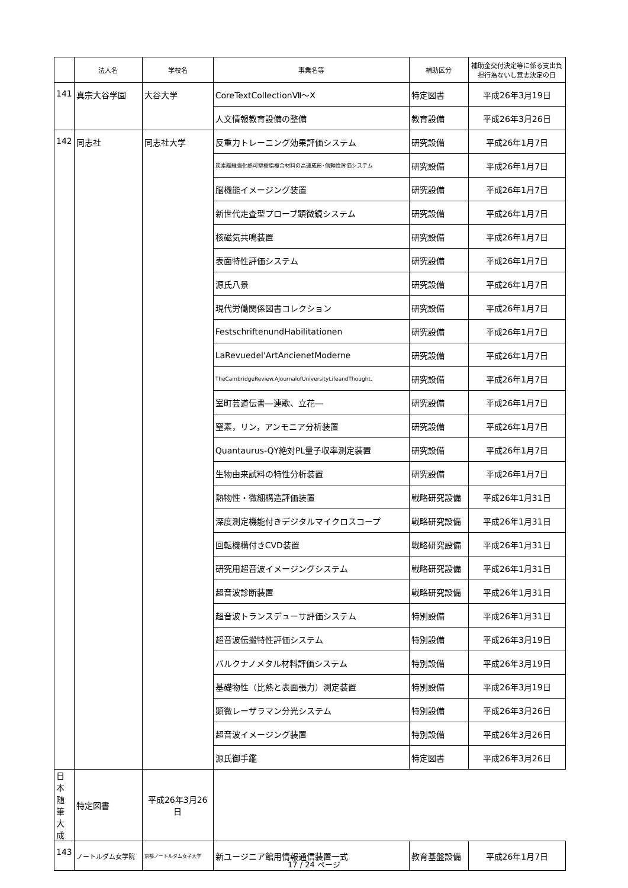| | 法人名 | 学校名 | 事業名等 | 補助区分 | 補助金交付決定等に係る支出負担行為ないし意志決定の日 |
| --- | --- | --- | --- | --- | --- |
| 141 | 真宗大谷学園 | 大谷大学 | CoreTextCollectionⅦ～Ⅹ | 特定図書 | 平成26年3月19日 |
| | | | 人文情報教育設備の整備 | 教育設備 | 平成26年3月26日 |
| 142 | 同志社 | 同志社大学 | 反重力トレーニング効果評価システム | 研究設備 | 平成26年1月7日 |
| | | | 炭素繊維強化熱可塑樹脂複合材料の高速成形･信頼性評価システム | 研究設備 | 平成26年1月7日 |
| | | | 脳機能イメージング装置 | 研究設備 | 平成26年1月7日 |
| | | | 新世代走査型プローブ顕微鏡システム | 研究設備 | 平成26年1月7日 |
| | | | 核磁気共鳴装置 | 研究設備 | 平成26年1月7日 |
| | | | 表面特性評価システム | 研究設備 | 平成26年1月7日 |
| | | | 源氏八景 | 研究設備 | 平成26年1月7日 |
| | | | 現代労働関係図書コレクション | 研究設備 | 平成26年1月7日 |
| | | | FestschriftenundHabilitationen | 研究設備 | 平成26年1月7日 |
| | | | LaRevuedel'ArtAncienetModerne | 研究設備 | 平成26年1月7日 |
| | | | TheCambridgeReview.AJournalofUniversityLifeandThought. | 研究設備 | 平成26年1月7日 |
| | | | 室町芸道伝書―連歌、立花― | 研究設備 | 平成26年1月7日 |
| | | | 窒素，リン，アンモニア分析装置 | 研究設備 | 平成26年1月7日 |
| | | | Quantaurus-QY絶対PL量子収率測定装置 | 研究設備 | 平成26年1月7日 |
| | | | 生物由来試料の特性分析装置 | 研究設備 | 平成26年1月7日 |
| | | | 熱物性・微細構造評価装置 | 戦略研究設備 | 平成26年1月31日 |
| | | | 深度測定機能付きデジタルマイクロスコープ | 戦略研究設備 | 平成26年1月31日 |
| | | | 回転機構付きCVD装置 | 戦略研究設備 | 平成26年1月31日 |
| | | | 研究用超音波イメージングシステム | 戦略研究設備 | 平成26年1月31日 |
| | | | 超音波診断装置 | 戦略研究設備 | 平成26年1月31日 |
| | | | 超音波トランスデューサ評価システム | 特別設備 | 平成26年1月31日 |
| | | | 超音波伝搬特性評価システム | 特別設備 | 平成26年3月19日 |
| | | | バルクナノメタル材料評価システム | 特別設備 | 平成26年3月19日 |
| | | | 基礎物性（比熱と表面張力）測定装置 | 特別設備 | 平成26年3月19日 |
| | | | 顕微レーザラマン分光システム | 特別設備 | 平成26年3月26日 |
| | | | 超音波イメージング装置 | 特別設備 | 平成26年3月26日 |
| | | | 源氏御手鑑 | 特定図書 | 平成26年3月26日 |
| 日本随筆大成 | 特定図書 | 平成26年3月26日 | | | |
| 143 | ノートルダム女学院 | 京都ノートルダム女子大学 | 新ユージニア館用情報通信装置一式 | 教育基盤設備 | 平成26年1月7日 |
17 / 24 ページ